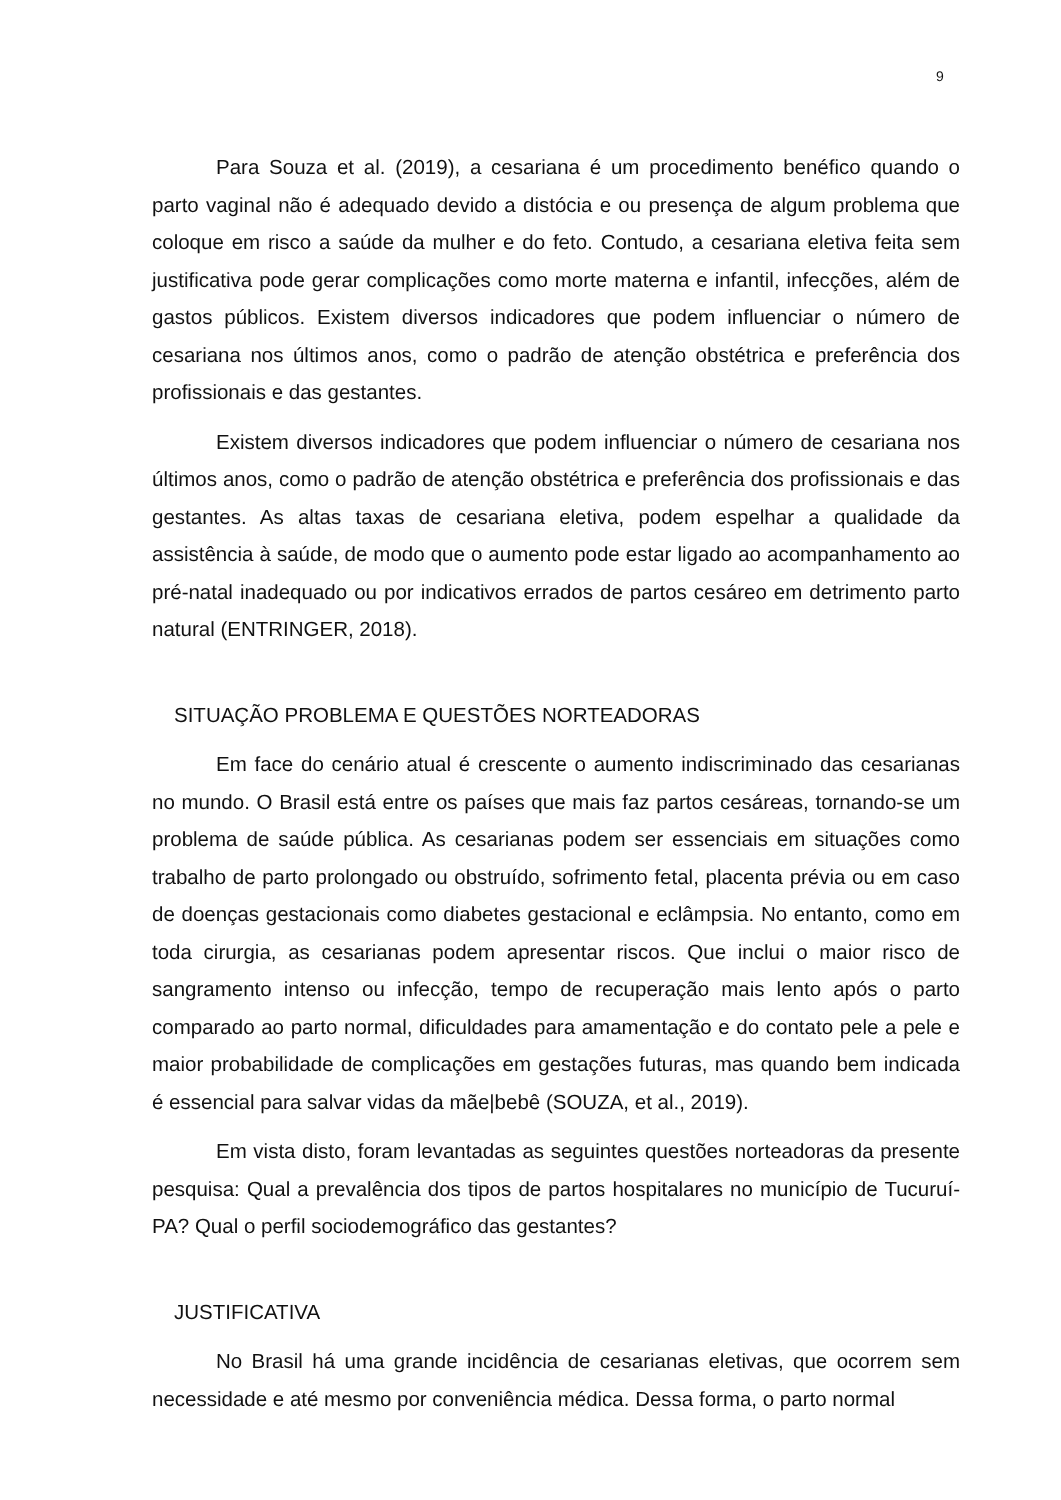9
Para Souza et al. (2019), a cesariana é um procedimento benéfico quando o parto vaginal não é adequado devido a distócia e ou presença de algum problema que coloque em risco a saúde da mulher e do feto. Contudo, a cesariana eletiva feita sem justificativa pode gerar complicações como morte materna e infantil, infecções, além de gastos públicos. Existem diversos indicadores que podem influenciar o número de cesariana nos últimos anos, como o padrão de atenção obstétrica e preferência dos profissionais e das gestantes.
Existem diversos indicadores que podem influenciar o número de cesariana nos últimos anos, como o padrão de atenção obstétrica e preferência dos profissionais e das gestantes. As altas taxas de cesariana eletiva, podem espelhar a qualidade da assistência à saúde, de modo que o aumento pode estar ligado ao acompanhamento ao pré-natal inadequado ou por indicativos errados de partos cesáreo em detrimento parto natural (ENTRINGER, 2018).
SITUAÇÃO PROBLEMA E QUESTÕES NORTEADORAS
Em face do cenário atual é crescente o aumento indiscriminado das cesarianas no mundo. O Brasil está entre os países que mais faz partos cesáreas, tornando-se um problema de saúde pública. As cesarianas podem ser essenciais em situações como trabalho de parto prolongado ou obstruído, sofrimento fetal, placenta prévia ou em caso de doenças gestacionais como diabetes gestacional e eclâmpsia. No entanto, como em toda cirurgia, as cesarianas podem apresentar riscos. Que inclui o maior risco de sangramento intenso ou infecção, tempo de recuperação mais lento após o parto comparado ao parto normal, dificuldades para amamentação e do contato pele a pele e maior probabilidade de complicações em gestações futuras, mas quando bem indicada é essencial para salvar vidas da mãe|bebê (SOUZA, et al., 2019).
Em vista disto, foram levantadas as seguintes questões norteadoras da presente pesquisa: Qual a prevalência dos tipos de partos hospitalares no município de Tucuruí-PA? Qual o perfil sociodemográfico das gestantes?
JUSTIFICATIVA
No Brasil há uma grande incidência de cesarianas eletivas, que ocorrem sem necessidade e até mesmo por conveniência médica. Dessa forma, o parto normal